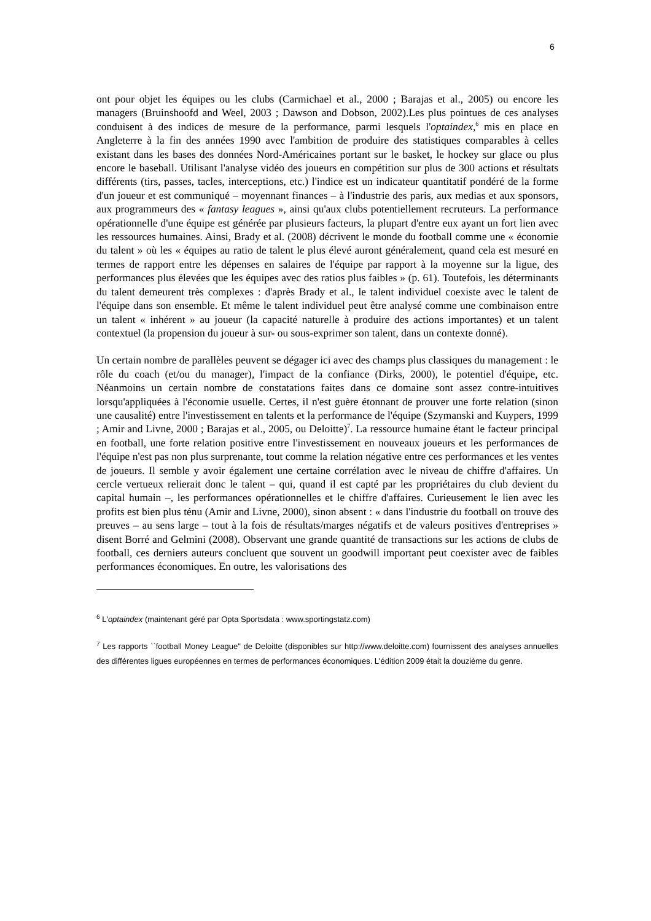6
ont pour objet les équipes ou les clubs (Carmichael et al., 2000 ; Barajas et al., 2005) ou encore les managers (Bruinshoofd and Weel, 2003 ; Dawson and Dobson, 2002).Les plus pointues de ces analyses conduisent à des indices de mesure de la performance, parmi lesquels l'optaindex,<sup>6</sup> mis en place en Angleterre à la fin des années 1990 avec l'ambition de produire des statistiques comparables à celles existant dans les bases des données Nord-Américaines portant sur le basket, le hockey sur glace ou plus encore le baseball. Utilisant l'analyse vidéo des joueurs en compétition sur plus de 300 actions et résultats différents (tirs, passes, tacles, interceptions, etc.) l'indice est un indicateur quantitatif pondéré de la forme d'un joueur et est communiqué – moyennant finances – à l'industrie des paris, aux medias et aux sponsors, aux programmeurs des « fantasy leagues », ainsi qu'aux clubs potentiellement recruteurs. La performance opérationnelle d'une équipe est générée par plusieurs facteurs, la plupart d'entre eux ayant un fort lien avec les ressources humaines. Ainsi, Brady et al. (2008) décrivent le monde du football comme une « économie du talent » où les « équipes au ratio de talent le plus élevé auront généralement, quand cela est mesuré en termes de rapport entre les dépenses en salaires de l'équipe par rapport à la moyenne sur la ligue, des performances plus élevées que les équipes avec des ratios plus faibles » (p. 61). Toutefois, les déterminants du talent demeurent très complexes : d'après Brady et al., le talent individuel coexiste avec le talent de l'équipe dans son ensemble. Et même le talent individuel peut être analysé comme une combinaison entre un talent « inhérent » au joueur (la capacité naturelle à produire des actions importantes) et un talent contextuel (la propension du joueur à sur- ou sous-exprimer son talent, dans un contexte donné).
Un certain nombre de parallèles peuvent se dégager ici avec des champs plus classiques du management : le rôle du coach (et/ou du manager), l'impact de la confiance (Dirks, 2000), le potentiel d'équipe, etc. Néanmoins un certain nombre de constatations faites dans ce domaine sont assez contre-intuitives lorsqu'appliquées à l'économie usuelle. Certes, il n'est guère étonnant de prouver une forte relation (sinon une causalité) entre l'investissement en talents et la performance de l'équipe (Szymanski and Kuypers, 1999 ; Amir and Livne, 2000 ; Barajas et al., 2005, ou Deloitte)<sup>7</sup>. La ressource humaine étant le facteur principal en football, une forte relation positive entre l'investissement en nouveaux joueurs et les performances de l'équipe n'est pas non plus surprenante, tout comme la relation négative entre ces performances et les ventes de joueurs. Il semble y avoir également une certaine corrélation avec le niveau de chiffre d'affaires. Un cercle vertueux relierait donc le talent – qui, quand il est capté par les propriétaires du club devient du capital humain –, les performances opérationnelles et le chiffre d'affaires. Curieusement le lien avec les profits est bien plus ténu (Amir and Livne, 2000), sinon absent : « dans l'industrie du football on trouve des preuves – au sens large – tout à la fois de résultats/marges négatifs et de valeurs positives d'entreprises » disent Borré and Gelmini (2008). Observant une grande quantité de transactions sur les actions de clubs de football, ces derniers auteurs concluent que souvent un goodwill important peut coexister avec de faibles performances économiques. En outre, les valorisations des
<sup>6</sup> L'optaindex (maintenant géré par Opta Sportsdata : www.sportingstatz.com)
<sup>7</sup> Les rapports ``football Money League" de Deloitte (disponibles sur http://www.deloitte.com) fournissent des analyses annuelles des différentes ligues européennes en termes de performances économiques. L'édition 2009 était la douzième du genre.